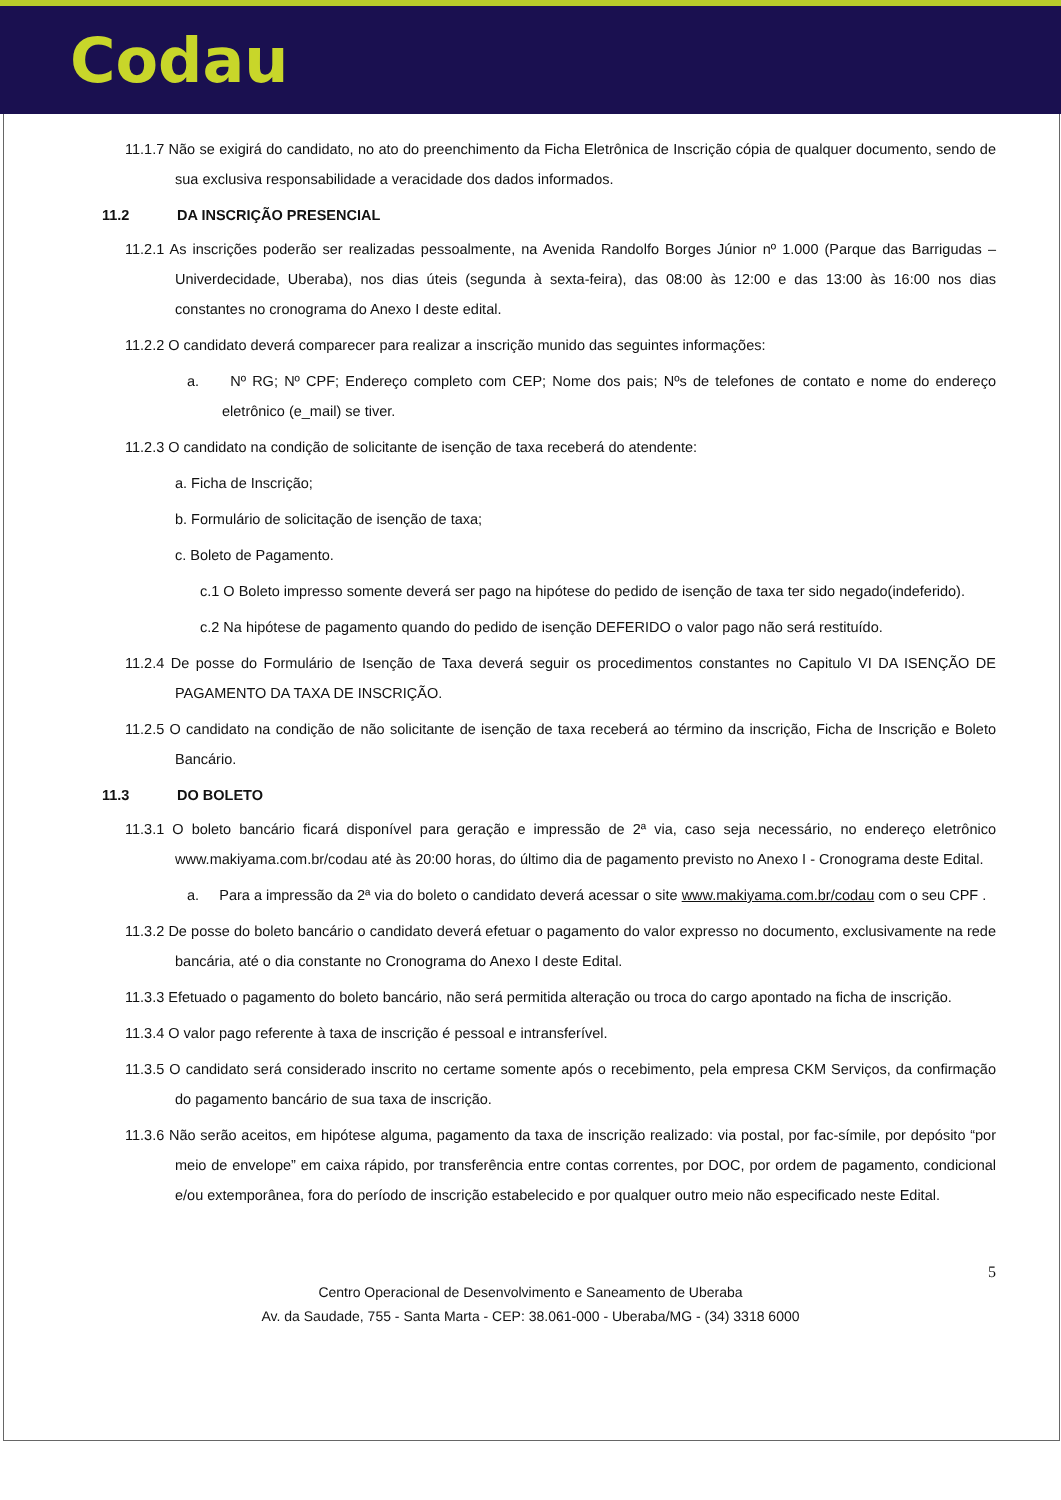Codau
11.1.7 Não se exigirá do candidato, no ato do preenchimento da Ficha Eletrônica de Inscrição cópia de qualquer documento, sendo de sua exclusiva responsabilidade a veracidade dos dados informados.
11.2 DA INSCRIÇÃO PRESENCIAL
11.2.1 As inscrições poderão ser realizadas pessoalmente, na Avenida Randolfo Borges Júnior nº 1.000 (Parque das Barrigudas – Univerdecidade, Uberaba), nos dias úteis (segunda à sexta-feira), das 08:00 às 12:00 e das 13:00 às 16:00 nos dias constantes no cronograma do Anexo I deste edital.
11.2.2 O candidato deverá comparecer para realizar a inscrição munido das seguintes informações:
a. Nº RG; Nº CPF; Endereço completo com CEP; Nome dos pais; Nºs de telefones de contato e nome do endereço eletrônico (e_mail) se tiver.
11.2.3 O candidato na condição de solicitante de isenção de taxa receberá do atendente:
a. Ficha de Inscrição;
b. Formulário de solicitação de isenção de taxa;
c. Boleto de Pagamento.
c.1 O Boleto impresso somente deverá ser pago na hipótese do pedido de isenção de taxa ter sido negado(indeferido).
c.2 Na hipótese de pagamento quando do pedido de isenção DEFERIDO o valor pago não será restituído.
11.2.4 De posse do Formulário de Isenção de Taxa deverá seguir os procedimentos constantes no Capitulo VI DA ISENÇÃO DE PAGAMENTO DA TAXA DE INSCRIÇÃO.
11.2.5 O candidato na condição de não solicitante de isenção de taxa receberá ao término da inscrição, Ficha de Inscrição e Boleto Bancário.
11.3 DO BOLETO
11.3.1 O boleto bancário ficará disponível para geração e impressão de 2ª via, caso seja necessário, no endereço eletrônico www.makiyama.com.br/codau até às 20:00 horas, do último dia de pagamento previsto no Anexo I - Cronograma deste Edital.
a. Para a impressão da 2ª via do boleto o candidato deverá acessar o site www.makiyama.com.br/codau com o seu CPF .
11.3.2 De posse do boleto bancário o candidato deverá efetuar o pagamento do valor expresso no documento, exclusivamente na rede bancária, até o dia constante no Cronograma do Anexo I deste Edital.
11.3.3 Efetuado o pagamento do boleto bancário, não será permitida alteração ou troca do cargo apontado na ficha de inscrição.
11.3.4 O valor pago referente à taxa de inscrição é pessoal e intransferível.
11.3.5 O candidato será considerado inscrito no certame somente após o recebimento, pela empresa CKM Serviços, da confirmação do pagamento bancário de sua taxa de inscrição.
11.3.6 Não serão aceitos, em hipótese alguma, pagamento da taxa de inscrição realizado: via postal, por fac-símile, por depósito “por meio de envelope” em caixa rápido, por transferência entre contas correntes, por DOC, por ordem de pagamento, condicional e/ou extemporânea, fora do período de inscrição estabelecido e por qualquer outro meio não especificado neste Edital.
5
Centro Operacional de Desenvolvimento e Saneamento de Uberaba
Av. da Saudade, 755 - Santa Marta - CEP: 38.061-000 - Uberaba/MG - (34) 3318 6000